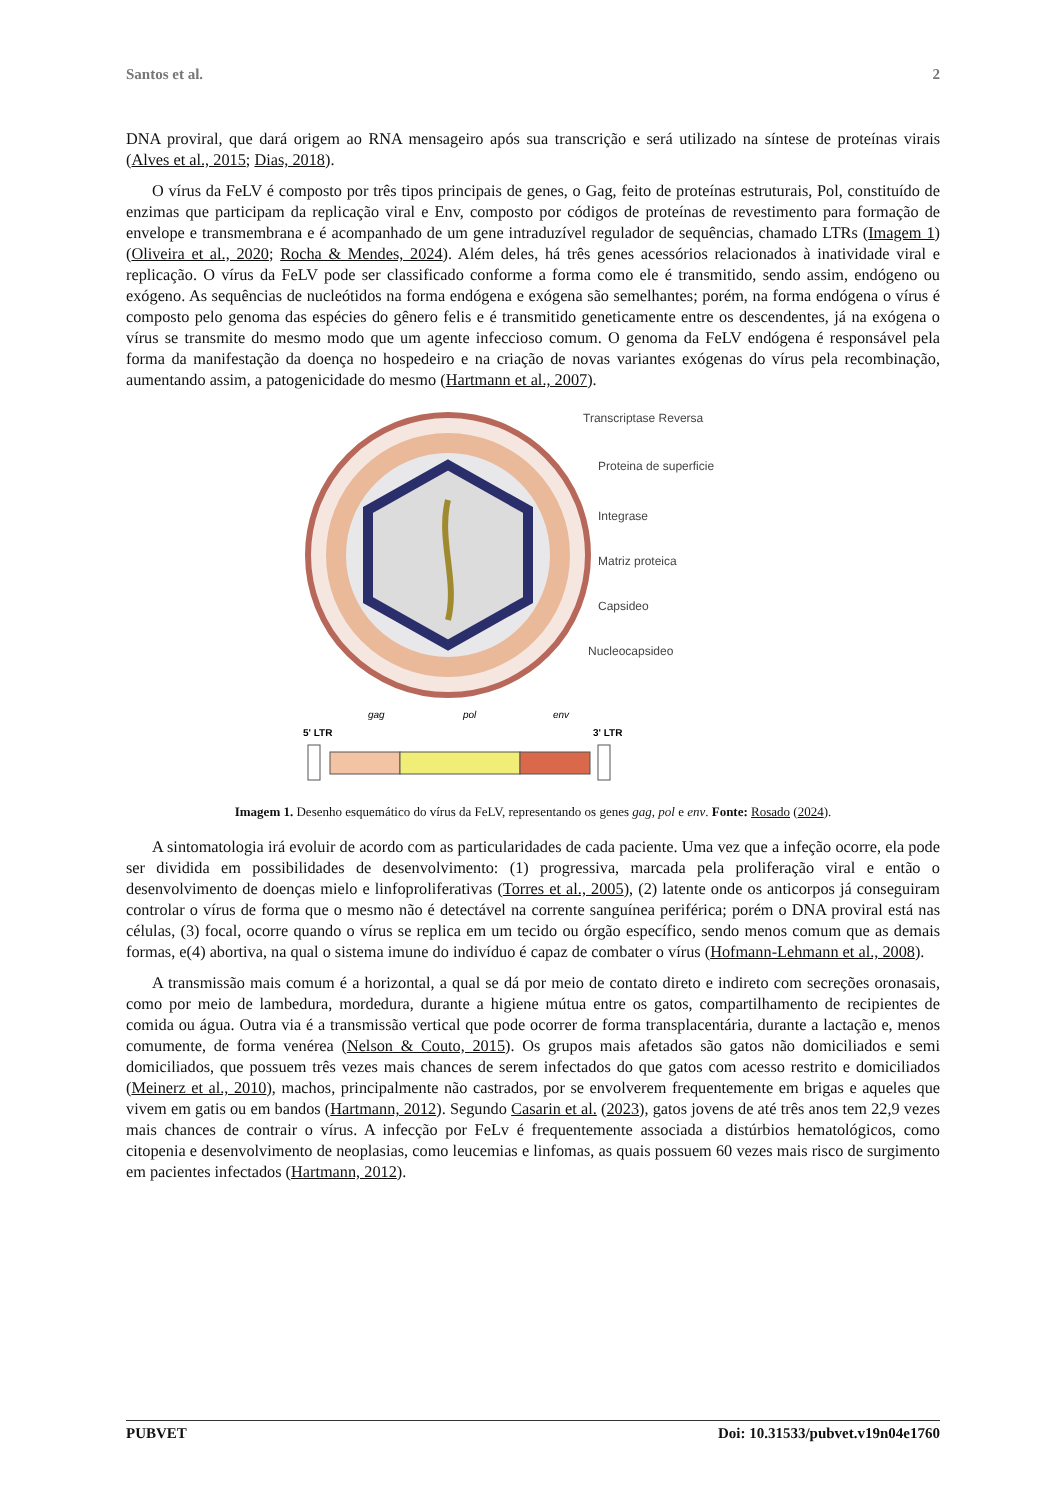Santos et al. 2
DNA proviral, que dará origem ao RNA mensageiro após sua transcrição e será utilizado na síntese de proteínas virais (Alves et al., 2015; Dias, 2018).
O vírus da FeLV é composto por três tipos principais de genes, o Gag, feito de proteínas estruturais, Pol, constituído de enzimas que participam da replicação viral e Env, composto por códigos de proteínas de revestimento para formação de envelope e transmembrana e é acompanhado de um gene intraduzível regulador de sequências, chamado LTRs (Imagem 1) (Oliveira et al., 2020; Rocha & Mendes, 2024). Além deles, há três genes acessórios relacionados à inatividade viral e replicação. O vírus da FeLV pode ser classificado conforme a forma como ele é transmitido, sendo assim, endógeno ou exógeno. As sequências de nucleótidos na forma endógena e exógena são semelhantes; porém, na forma endógena o vírus é composto pelo genoma das espécies do gênero felis e é transmitido geneticamente entre os descendentes, já na exógena o vírus se transmite do mesmo modo que um agente infeccioso comum. O genoma da FeLV endógena é responsável pela forma da manifestação da doença no hospedeiro e na criação de novas variantes exógenas do vírus pela recombinação, aumentando assim, a patogenicidade do mesmo (Hartmann et al., 2007).
Transcriptase Reversa
Proteina de superficie
Integrase
Matriz proteica
Capsideo
Nucleocapsideo
gag
pol
env
5' LTR
3' LTR
Imagem 1. Desenho esquemático do vírus da FeLV, representando os genes gag, pol e env. Fonte: Rosado (2024).
A sintomatologia irá evoluir de acordo com as particularidades de cada paciente. Uma vez que a infeção ocorre, ela pode ser dividida em possibilidades de desenvolvimento: (1) progressiva, marcada pela proliferação viral e então o desenvolvimento de doenças mielo e linfoproliferativas (Torres et al., 2005), (2) latente onde os anticorpos já conseguiram controlar o vírus de forma que o mesmo não é detectável na corrente sanguínea periférica; porém o DNA proviral está nas células, (3) focal, ocorre quando o vírus se replica em um tecido ou órgão específico, sendo menos comum que as demais formas, e(4) abortiva, na qual o sistema imune do indivíduo é capaz de combater o vírus (Hofmann-Lehmann et al., 2008).
A transmissão mais comum é a horizontal, a qual se dá por meio de contato direto e indireto com secreções oronasais, como por meio de lambedura, mordedura, durante a higiene mútua entre os gatos, compartilhamento de recipientes de comida ou água. Outra via é a transmissão vertical que pode ocorrer de forma transplacentária, durante a lactação e, menos comumente, de forma venérea (Nelson & Couto, 2015). Os grupos mais afetados são gatos não domiciliados e semi domiciliados, que possuem três vezes mais chances de serem infectados do que gatos com acesso restrito e domiciliados (Meinerz et al., 2010), machos, principalmente não castrados, por se envolverem frequentemente em brigas e aqueles que vivem em gatis ou em bandos (Hartmann, 2012). Segundo Casarin et al. (2023), gatos jovens de até três anos tem 22,9 vezes mais chances de contrair o vírus. A infecção por FeLv é frequentemente associada a distúrbios hematológicos, como citopenia e desenvolvimento de neoplasias, como leucemias e linfomas, as quais possuem 60 vezes mais risco de surgimento em pacientes infectados (Hartmann, 2012).
PUBVET Doi: 10.31533/pubvet.v19n04e1760